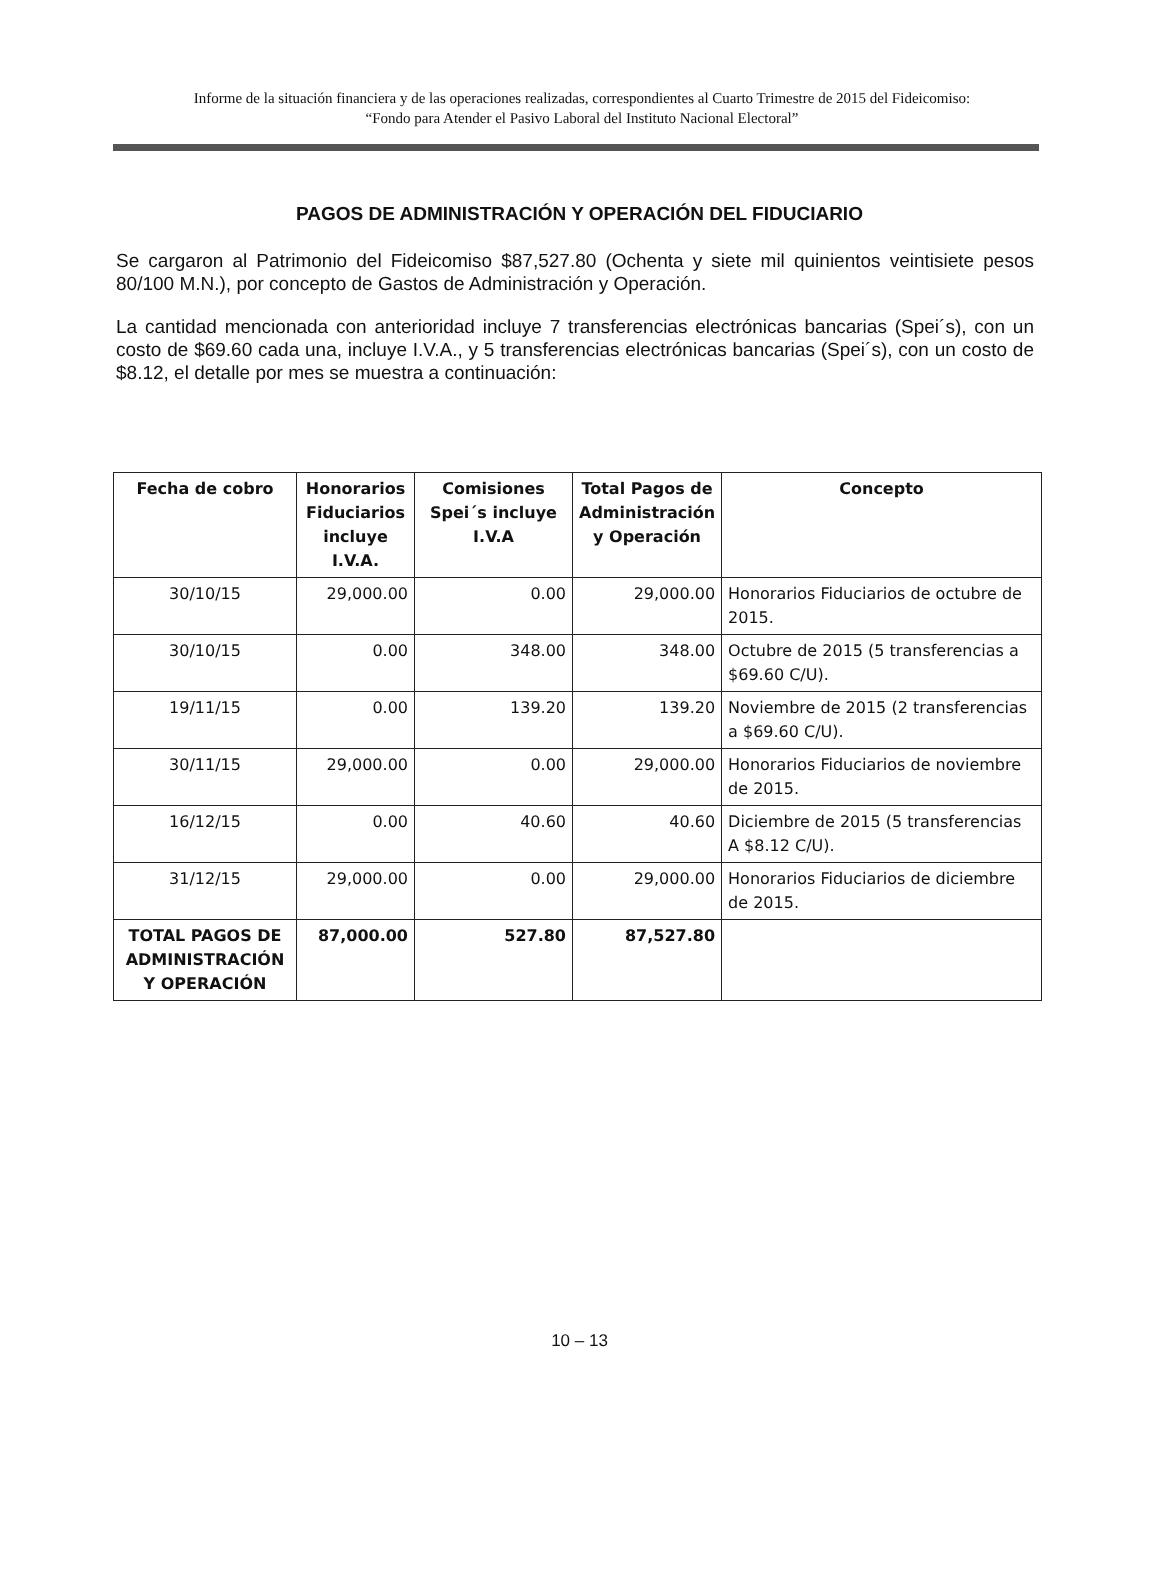Informe de la situación financiera y de las operaciones realizadas, correspondientes al Cuarto Trimestre de 2015 del Fideicomiso:
“Fondo para Atender el Pasivo Laboral del Instituto Nacional Electoral”
PAGOS DE ADMINISTRACIÓN Y OPERACIÓN DEL FIDUCIARIO
Se cargaron al Patrimonio del Fideicomiso $87,527.80 (Ochenta y siete mil quinientos veintisiete pesos 80/100 M.N.), por concepto de Gastos de Administración y Operación.
La cantidad mencionada con anterioridad incluye 7 transferencias electrónicas bancarias (Spei´s), con un costo de $69.60 cada una, incluye I.V.A., y 5 transferencias electrónicas bancarias (Spei´s), con un costo de $8.12, el detalle por mes se muestra a continuación:
| Fecha de cobro | Honorarios Fiduciarios incluye I.V.A. | Comisiones Spei´s incluye I.V.A | Total Pagos de Administración y Operación | Concepto |
| --- | --- | --- | --- | --- |
| 30/10/15 | 29,000.00 | 0.00 | 29,000.00 | Honorarios Fiduciarios de octubre de 2015. |
| 30/10/15 | 0.00 | 348.00 | 348.00 | Octubre de 2015 (5 transferencias a $69.60 C/U). |
| 19/11/15 | 0.00 | 139.20 | 139.20 | Noviembre de 2015 (2 transferencias a $69.60 C/U). |
| 30/11/15 | 29,000.00 | 0.00 | 29,000.00 | Honorarios Fiduciarios de noviembre de 2015. |
| 16/12/15 | 0.00 | 40.60 | 40.60 | Diciembre de 2015 (5 transferencias A $8.12 C/U). |
| 31/12/15 | 29,000.00 | 0.00 | 29,000.00 | Honorarios Fiduciarios de diciembre de 2015. |
| TOTAL PAGOS DE ADMINISTRACIÓN Y OPERACIÓN | 87,000.00 | 527.80 | 87,527.80 | |
10 – 13